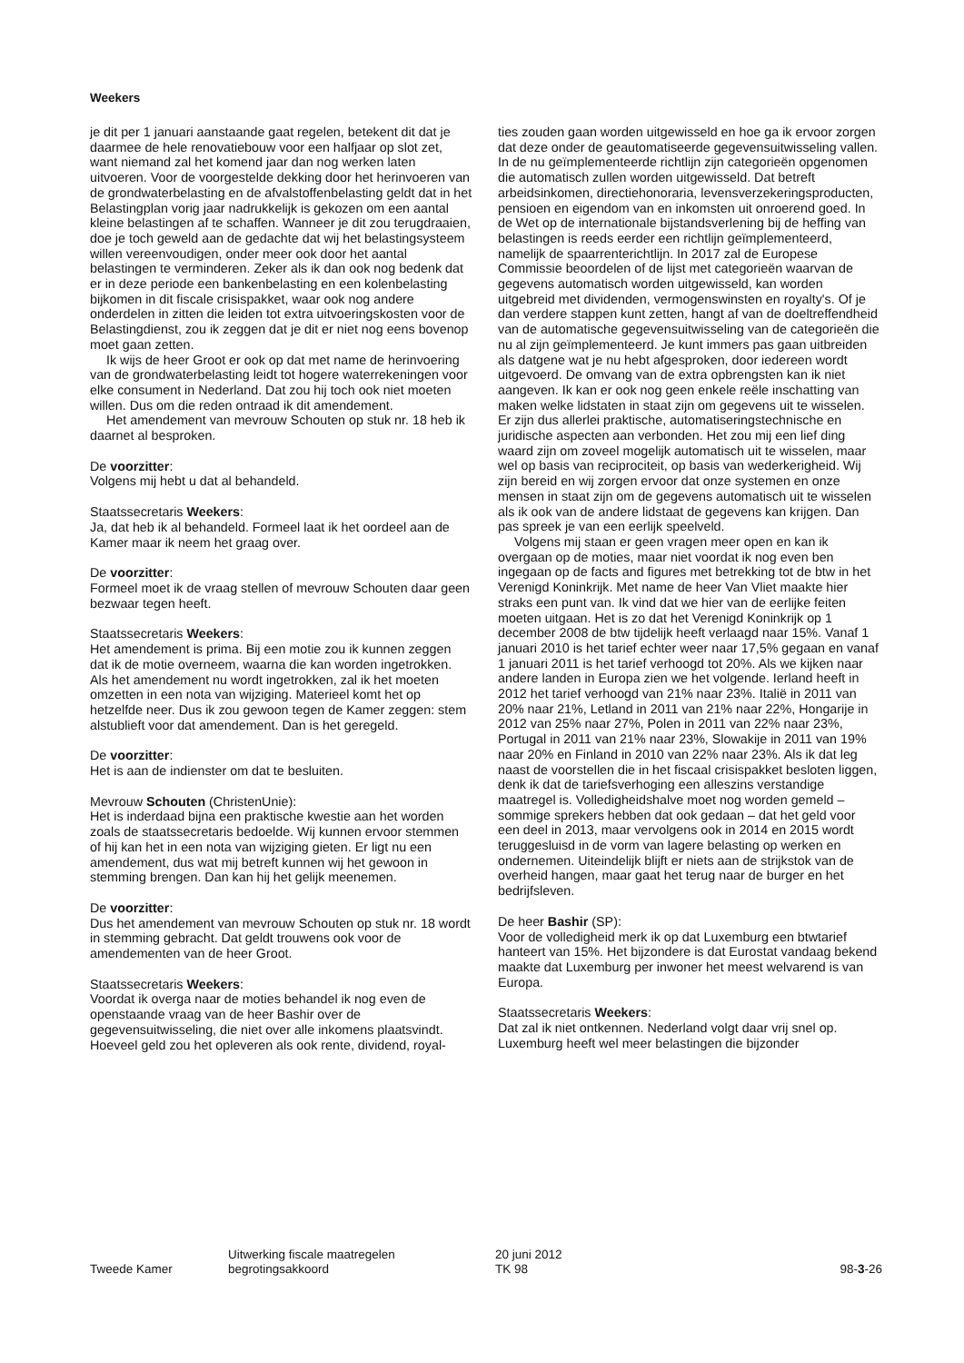Weekers
je dit per 1 januari aanstaande gaat regelen, betekent dit dat je daarmee de hele renovatiebouw voor een halfjaar op slot zet, want niemand zal het komend jaar dan nog werken laten uitvoeren. Voor de voorgestelde dekking door het herinvoeren van de grondwaterbelasting en de afvalstoffenbelasting geldt dat in het Belastingplan vorig jaar nadrukkelijk is gekozen om een aantal kleine belastingen af te schaffen. Wanneer je dit zou terugdraaien, doe je toch geweld aan de gedachte dat wij het belastingsysteem willen vereenvoudigen, onder meer ook door het aantal belastingen te verminderen. Zeker als ik dan ook nog bedenk dat er in deze periode een bankenbelasting en een kolenbelasting bijkomen in dit fiscale crisispakket, waar ook nog andere onderdelen in zitten die leiden tot extra uitvoeringskosten voor de Belastingdienst, zou ik zeggen dat je dit er niet nog eens bovenop moet gaan zetten.
Ik wijs de heer Groot er ook op dat met name de herinvoering van de grondwaterbelasting leidt tot hogere waterrekeningen voor elke consument in Nederland. Dat zou hij toch ook niet moeten willen. Dus om die reden ontraad ik dit amendement.
Het amendement van mevrouw Schouten op stuk nr. 18 heb ik daarnet al besproken.
De voorzitter:
Volgens mij hebt u dat al behandeld.
Staatssecretaris Weekers:
Ja, dat heb ik al behandeld. Formeel laat ik het oordeel aan de Kamer maar ik neem het graag over.
De voorzitter:
Formeel moet ik de vraag stellen of mevrouw Schouten daar geen bezwaar tegen heeft.
Staatssecretaris Weekers:
Het amendement is prima. Bij een motie zou ik kunnen zeggen dat ik de motie overneem, waarna die kan worden ingetrokken. Als het amendement nu wordt ingetrokken, zal ik het moeten omzetten in een nota van wijziging. Materieel komt het op hetzelfde neer. Dus ik zou gewoon tegen de Kamer zeggen: stem alstublieft voor dat amendement. Dan is het geregeld.
De voorzitter:
Het is aan de indienster om dat te besluiten.
Mevrouw Schouten (ChristenUnie):
Het is inderdaad bijna een praktische kwestie aan het worden zoals de staatssecretaris bedoelde. Wij kunnen ervoor stemmen of hij kan het in een nota van wijziging gieten. Er ligt nu een amendement, dus wat mij betreft kunnen wij het gewoon in stemming brengen. Dan kan hij het gelijk meenemen.
De voorzitter:
Dus het amendement van mevrouw Schouten op stuk nr. 18 wordt in stemming gebracht. Dat geldt trouwens ook voor de amendementen van de heer Groot.
Staatssecretaris Weekers:
Voordat ik overga naar de moties behandel ik nog even de openstaande vraag van de heer Bashir over de gegevensuitwisseling, die niet over alle inkomens plaatsvindt. Hoeveel geld zou het opleveren als ook rente, dividend, royal-
ties zouden gaan worden uitgewisseld en hoe ga ik ervoor zorgen dat deze onder de geautomatiseerde gegevensuitwisseling vallen. In de nu geïmplementeerde richtlijn zijn categorieën opgenomen die automatisch zullen worden uitgewisseld. Dat betreft arbeidsinkomen, directiehonoraria, levensverzekeringsproducten, pensioen en eigendom van en inkomsten uit onroerend goed. In de Wet op de internationale bijstandsverlening bij de heffing van belastingen is reeds eerder een richtlijn geïmplementeerd, namelijk de spaarrenterichtlijn. In 2017 zal de Europese Commissie beoordelen of de lijst met categorieën waarvan de gegevens automatisch worden uitgewisseld, kan worden uitgebreid met dividenden, vermogenswinsten en royalty's. Of je dan verdere stappen kunt zetten, hangt af van de doeltreffendheid van de automatische gegevensuitwisseling van de categorieën die nu al zijn geïmplementeerd. Je kunt immers pas gaan uitbreiden als datgene wat je nu hebt afgesproken, door iedereen wordt uitgevoerd. De omvang van de extra opbrengsten kan ik niet aangeven. Ik kan er ook nog geen enkele reële inschatting van maken welke lidstaten in staat zijn om gegevens uit te wisselen. Er zijn dus allerlei praktische, automatiseringstechnische en juridische aspecten aan verbonden. Het zou mij een lief ding waard zijn om zoveel mogelijk automatisch uit te wisselen, maar wel op basis van reciprociteit, op basis van wederkerigheid. Wij zijn bereid en wij zorgen ervoor dat onze systemen en onze mensen in staat zijn om de gegevens automatisch uit te wisselen als ik ook van de andere lidstaat de gegevens kan krijgen. Dan pas spreek je van een eerlijk speelveld.
Volgens mij staan er geen vragen meer open en kan ik overgaan op de moties, maar niet voordat ik nog even ben ingegaan op de facts and figures met betrekking tot de btw in het Verenigd Koninkrijk. Met name de heer Van Vliet maakte hier straks een punt van. Ik vind dat we hier van de eerlijke feiten moeten uitgaan. Het is zo dat het Verenigd Koninkrijk op 1 december 2008 de btw tijdelijk heeft verlaagd naar 15%. Vanaf 1 januari 2010 is het tarief echter weer naar 17,5% gegaan en vanaf 1 januari 2011 is het tarief verhoogd tot 20%. Als we kijken naar andere landen in Europa zien we het volgende. Ierland heeft in 2012 het tarief verhoogd van 21% naar 23%. Italië in 2011 van 20% naar 21%, Letland in 2011 van 21% naar 22%, Hongarije in 2012 van 25% naar 27%, Polen in 2011 van 22% naar 23%, Portugal in 2011 van 21% naar 23%, Slowakije in 2011 van 19% naar 20% en Finland in 2010 van 22% naar 23%. Als ik dat leg naast de voorstellen die in het fiscaal crisispakket besloten liggen, denk ik dat de tariefsverhoging een alleszins verstandige maatregel is. Volledigheidshalve moet nog worden gemeld – sommige sprekers hebben dat ook gedaan – dat het geld voor een deel in 2013, maar vervolgens ook in 2014 en 2015 wordt teruggesluisd in de vorm van lagere belasting op werken en ondernemen. Uiteindelijk blijft er niets aan de strijkstok van de overheid hangen, maar gaat het terug naar de burger en het bedrijfsleven.
De heer Bashir (SP):
Voor de volledigheid merk ik op dat Luxemburg een btwtarief hanteert van 15%. Het bijzondere is dat Eurostat vandaag bekend maakte dat Luxemburg per inwoner het meest welvarend is van Europa.
Staatssecretaris Weekers:
Dat zal ik niet ontkennen. Nederland volgt daar vrij snel op. Luxemburg heeft wel meer belastingen die bijzonder
Tweede Kamer
Uitwerking fiscale maatregelen
begrotingsakkoord
20 juni 2012
TK 98
98-3-26